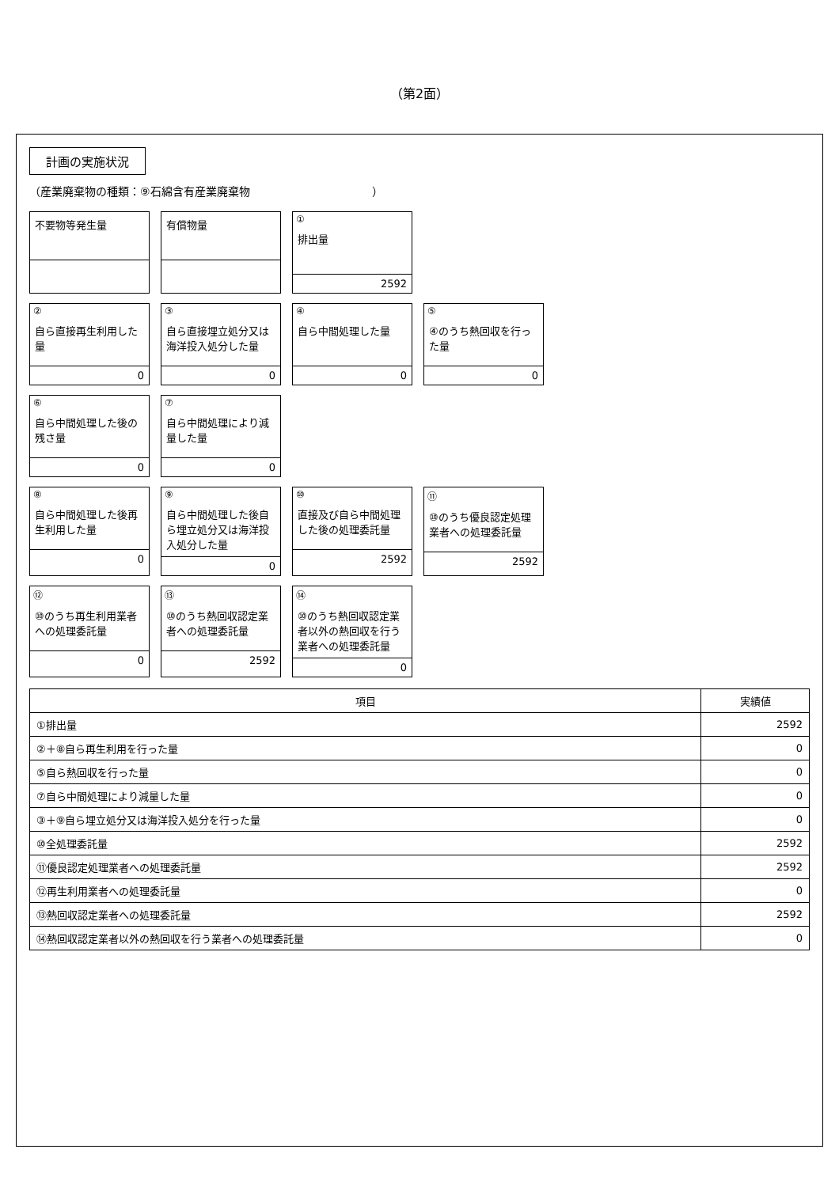（第2面）
計画の実施状況
（産業廃棄物の種類：⑨石綿含有産業廃棄物　　　　　　　　　　　）
不要物等発生量
有償物量
①
排出量
2592
②
自ら直接再生利用した量
0
③
自ら直接埋立処分又は海洋投入処分した量
0
④
自ら中間処理した量
0
⑤
④のうち熱回収を行った量
0
⑥
自ら中間処理した後の残さ量
0
⑦
自ら中間処理により減量した量
0
⑧
自ら中間処理した後再生利用した量
0
⑨
自ら中間処理した後自ら埋立処分又は海洋投入処分した量
0
⑩
直接及び自ら中間処理した後の処理委託量
2592
⑪
⑩のうち優良認定処理業者への処理委託量
2592
⑫
⑩のうち再生利用業者への処理委託量
0
⑬
⑩のうち熱回収認定業者への処理委託量
2592
⑭
⑩のうち熱回収認定業者以外の熱回収を行う業者への処理委託量
0
| 項目 | 実績値 |
| --- | --- |
| ①排出量 | 2592 |
| ②＋⑧自ら再生利用を行った量 | 0 |
| ⑤自ら熱回収を行った量 | 0 |
| ⑦自ら中間処理により減量した量 | 0 |
| ③＋⑨自ら埋立処分又は海洋投入処分を行った量 | 0 |
| ⑩全処理委託量 | 2592 |
| ⑪優良認定処理業者への処理委託量 | 2592 |
| ⑫再生利用業者への処理委託量 | 0 |
| ⑬熱回収認定業者への処理委託量 | 2592 |
| ⑭熱回収認定業者以外の熱回収を行う業者への処理委託量 | 0 |